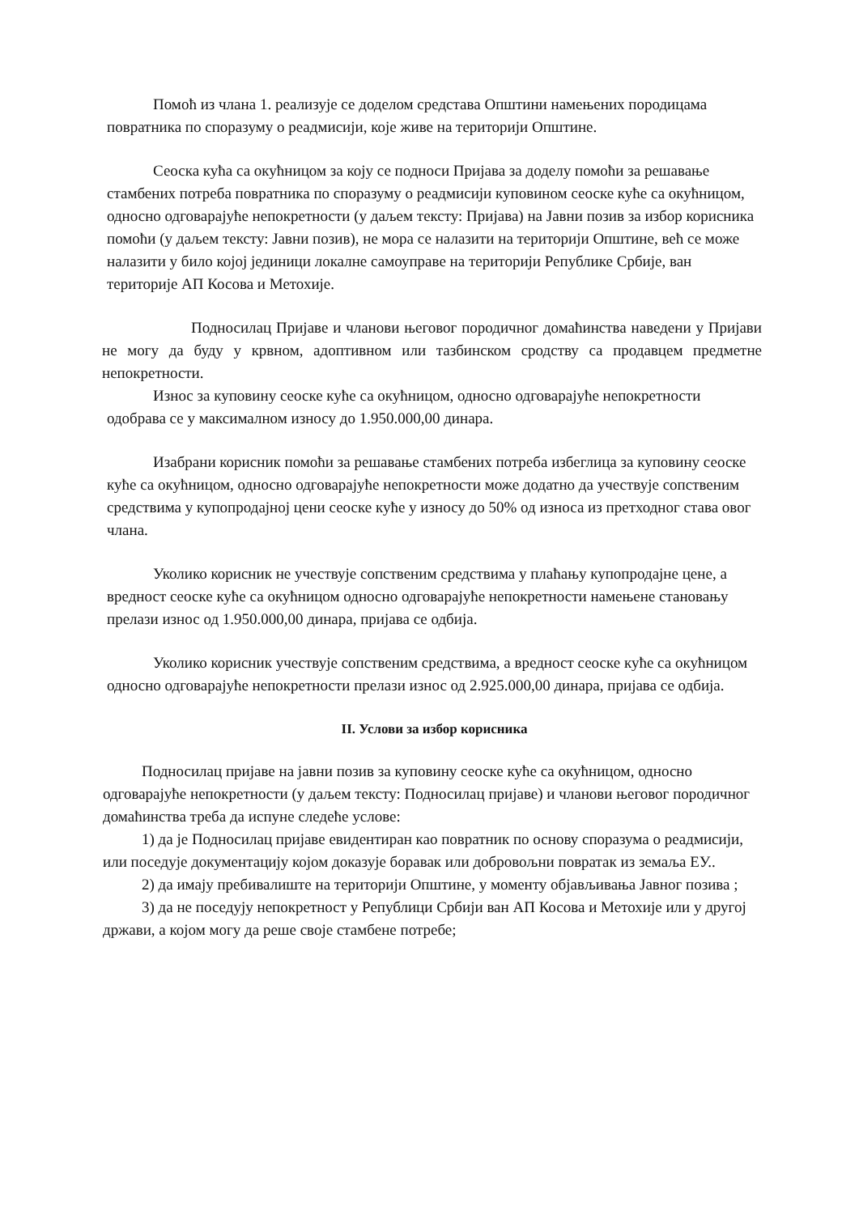Помоћ из члана 1. реализује се доделом средстава Општини намењених породицама повратника по споразуму о реадмисији, које живе на територији Општине.
Сеоска кућа са окућницом за коју се подноси Пријава за доделу помоћи за решавање стамбених потреба повратника по споразуму о реадмисији куповином сеоске куће са окућницом, односно одговарајуће непокретности (у даљем тексту: Пријава) на Јавни позив за избор корисника помоћи (у даљем тексту: Јавни позив), не мора се налазити на територији Општине, већ се може налазити у било којој јединици локалне самоуправе на територији Републике Србије, ван територије АП Косова и Метохије.
Подносилац Пријаве и чланови његовог породичног домаћинства наведени у Пријави не могу да буду у крвном, адоптивном или тазбинском сродству са продавцем предметне непокретности.
Износ за куповину сеоске куће са окућницом, односно одговарајуће непокретности одобрава се у максималном износу до 1.950.000,00 динара.
Изабрани корисник помоћи за решавање стамбених потреба избеглица за куповину сеоске куће са окућницом, односно одговарајуће непокретности може додатно да учествује сопственим средствима у купопродајној цени сеоске куће у износу до 50% од износа из претходног става овог члана.
Уколико корисник не учествује сопственим средствима у плаћању купопродајне цене, а вредност сеоске куће са окућницом односно одговарајуће непокретности намењене становању прелази износ од 1.950.000,00 динара, пријава се одбија.
Уколико корисник учествује сопственим средствима, а вредност сеоске куће са окућницом односно одговарајуће непокретности прелази износ од 2.925.000,00 динара, пријава се одбија.
II. Услови за избор корисника
Подносилац пријаве на јавни позив за куповину сеоске куће са окућницом, односно одговарајуће непокретности (у даљем тексту: Подносилац пријаве) и чланови његовог породичног домаћинства треба да испуне следеће услове:
1) да је Подносилац пријаве евидентиран као повратник по основу споразума о реадмисији, или поседује документацију којом доказује боравак или добровољни повратак из земаља ЕУ..
2) да имају пребивалиште на територији Општине, у моменту објављивања Јавног позива ;
3) да не поседују непокретност у Републици Србији ван АП Косова и Метохије или у другој држави, а којом могу да реше своје стамбене потребе;